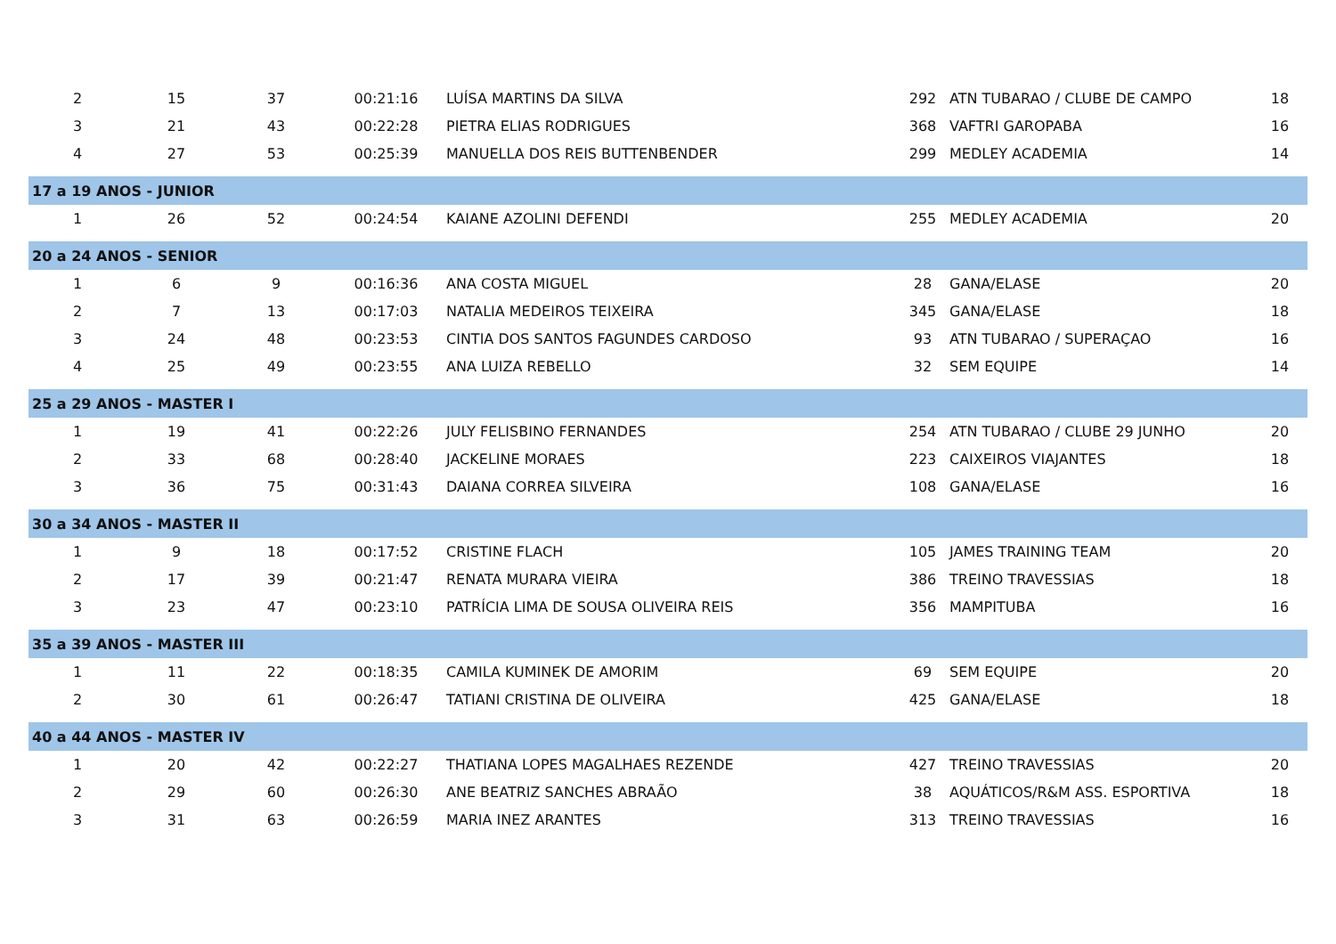| 2 | 15 | 37 | 00:21:16 | LUÍSA MARTINS DA SILVA | 292 | ATN TUBARAO / CLUBE DE CAMPO | 18 |
| 3 | 21 | 43 | 00:22:28 | PIETRA ELIAS RODRIGUES | 368 | VAFTRI GAROPABA | 16 |
| 4 | 27 | 53 | 00:25:39 | MANUELLA DOS REIS BUTTENBENDER | 299 | MEDLEY ACADEMIA | 14 |
| 17 a 19 ANOS - JUNIOR | | | | | | | |
| 1 | 26 | 52 | 00:24:54 | KAIANE AZOLINI DEFENDI | 255 | MEDLEY ACADEMIA | 20 |
| 20 a 24 ANOS - SENIOR | | | | | | | |
| 1 | 6 | 9 | 00:16:36 | ANA COSTA MIGUEL | 28 | GANA/ELASE | 20 |
| 2 | 7 | 13 | 00:17:03 | NATALIA MEDEIROS TEIXEIRA | 345 | GANA/ELASE | 18 |
| 3 | 24 | 48 | 00:23:53 | CINTIA DOS SANTOS FAGUNDES CARDOSO | 93 | ATN TUBARAO / SUPERAÇAO | 16 |
| 4 | 25 | 49 | 00:23:55 | ANA LUIZA REBELLO | 32 | SEM EQUIPE | 14 |
| 25 a 29 ANOS - MASTER I | | | | | | | |
| 1 | 19 | 41 | 00:22:26 | JULY FELISBINO FERNANDES | 254 | ATN TUBARAO / CLUBE 29 JUNHO | 20 |
| 2 | 33 | 68 | 00:28:40 | JACKELINE MORAES | 223 | CAIXEIROS VIAJANTES | 18 |
| 3 | 36 | 75 | 00:31:43 | DAIANA CORREA SILVEIRA | 108 | GANA/ELASE | 16 |
| 30 a 34 ANOS - MASTER II | | | | | | | |
| 1 | 9 | 18 | 00:17:52 | CRISTINE FLACH | 105 | JAMES TRAINING TEAM | 20 |
| 2 | 17 | 39 | 00:21:47 | RENATA MURARA VIEIRA | 386 | TREINO TRAVESSIAS | 18 |
| 3 | 23 | 47 | 00:23:10 | PATRÍCIA LIMA DE SOUSA OLIVEIRA REIS | 356 | MAMPITUBA | 16 |
| 35 a 39 ANOS - MASTER III | | | | | | | |
| 1 | 11 | 22 | 00:18:35 | CAMILA KUMINEK DE AMORIM | 69 | SEM EQUIPE | 20 |
| 2 | 30 | 61 | 00:26:47 | TATIANI CRISTINA DE OLIVEIRA | 425 | GANA/ELASE | 18 |
| 40 a 44 ANOS - MASTER IV | | | | | | | |
| 1 | 20 | 42 | 00:22:27 | THATIANA LOPES MAGALHAES REZENDE | 427 | TREINO TRAVESSIAS | 20 |
| 2 | 29 | 60 | 00:26:30 | ANE BEATRIZ SANCHES ABRAÃO | 38 | AQUÁTICOS/R&M ASS. ESPORTIVA | 18 |
| 3 | 31 | 63 | 00:26:59 | MARIA INEZ ARANTES | 313 | TREINO TRAVESSIAS | 16 |